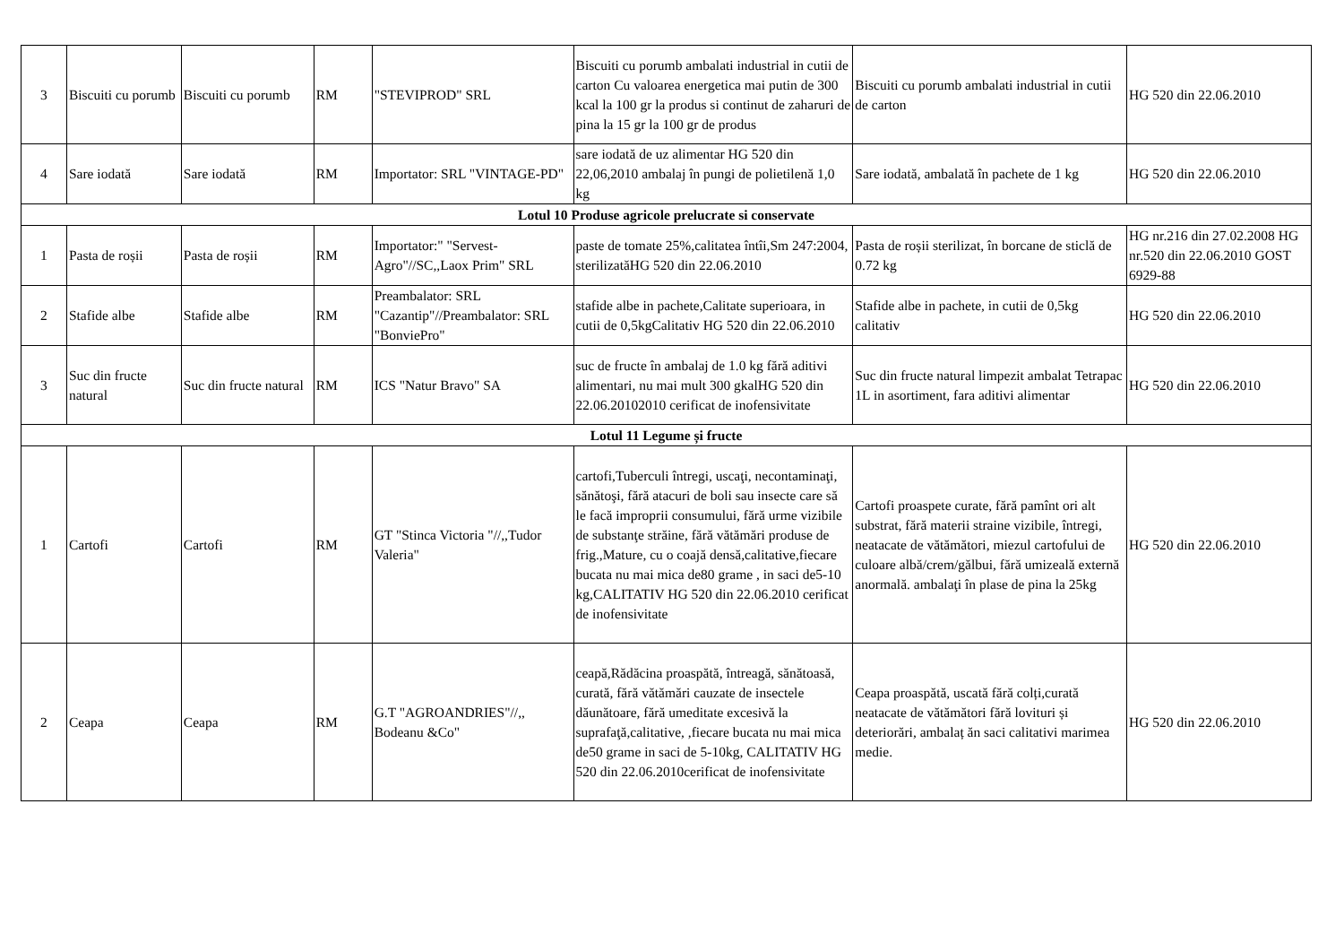| 3 | Biscuiti cu porumb | Biscuiti cu porumb | RM | "STEVIPROD" SRL | Biscuiti cu porumb ambalati industrial in cutii de carton Cu valoarea energetica mai putin de 300 kcal la 100 gr la produs si continut de zaharuri de pina la 15 gr la 100 gr de produs | Biscuiti cu porumb ambalati industrial in cutii de carton | HG 520 din 22.06.2010 |
| 4 | Sare iodată | Sare iodată | RM | Importator: SRL "VINTAGE-PD" | sare iodată de uz alimentar HG 520 din 22,06,2010 ambalaj în pungi de polietilenă 1,0 kg | Sare iodată, ambalată în pachete de 1 kg | HG 520 din 22.06.2010 |
| Lotul 10 Produse agricole prelucrate si conservate | | | | | | | |
| 1 | Pasta de roșii | Pasta de roșii | RM | Importator:" "Servest-Agro"//SC,,Laox Prim" SRL | paste de tomate 25%,calitatea întîi,Sm 247:2004, sterilizatăHG 520 din 22.06.2010 | Pasta de roșii sterilizat, în borcane de sticlă de 0.72 kg | HG nr.216 din 27.02.2008 HG nr.520 din 22.06.2010 GOST 6929-88 |
| 2 | Stafide albe | Stafide albe | RM | Preambalator: SRL "Cazantip"//Preambalator: SRL "BonviePro" | stafide albe in pachete,Calitate superioara, in cutii de 0,5kgCalitativ HG 520 din 22.06.2010 | Stafide albe in pachete, in cutii de 0,5kg calitativ | HG 520 din 22.06.2010 |
| 3 | Suc din fructe natural | Suc din fructe natural | RM | ICS "Natur Bravo" SA | suc de fructe în ambalaj de 1.0 kg fără aditivi alimentari, nu mai mult 300 gkalHG 520 din 22.06.20102010 cerificat de inofensivitate | Suc din fructe natural limpezit ambalat Tetrapac 1L in asortiment, fara aditivi alimentar | HG 520 din 22.06.2010 |
| Lotul 11 Legume și fructe | | | | | | | |
| 1 | Cartofi | Cartofi | RM | GT "Stinca Victoria "//,,Tudor Valeria" | cartofi,Tuberculi întregi, uscaţi, necontaminaţi, sănătoşi, fără atacuri de boli sau insecte care să le facă improprii consumului, fără urme vizibile de substanţe străine, fără vătămări produse de frig.,Mature, cu o coajă densă,calitative,fiecare bucata nu mai mica de80 grame , in saci de5-10 kg,CALITATIV HG 520 din 22.06.2010 cerificat de inofensivitate | Cartofi proaspete curate, fără pamînt ori alt substrat, fără materii straine vizibile, întregi, neatacate de vătămători, miezul cartofului de culoare albă/crem/gălbui, fără umizeală externă anormală. ambalaţi în plase de pina la 25kg | HG 520 din 22.06.2010 |
| 2 | Ceapa | Ceapa | RM | G.T "AGROANDRIES"//,, Bodeanu &Co" | ceapă,Rădăcina proaspătă, întreagă, sănătoasă, curată, fără vătămări cauzate de insectele dăunătoare, fără umeditate excesivă la suprafaţă,calitative, ,fiecare bucata nu mai mica de50 grame in saci de 5-10kg, CALITATIV HG 520 din 22.06.2010cerificat de inofensivitate | Ceapa proaspătă, uscată fără colți,curată neatacate de vătămători fără lovituri și deteriorări, ambalaț ăn saci calitativi marimea medie. | HG 520 din 22.06.2010 |